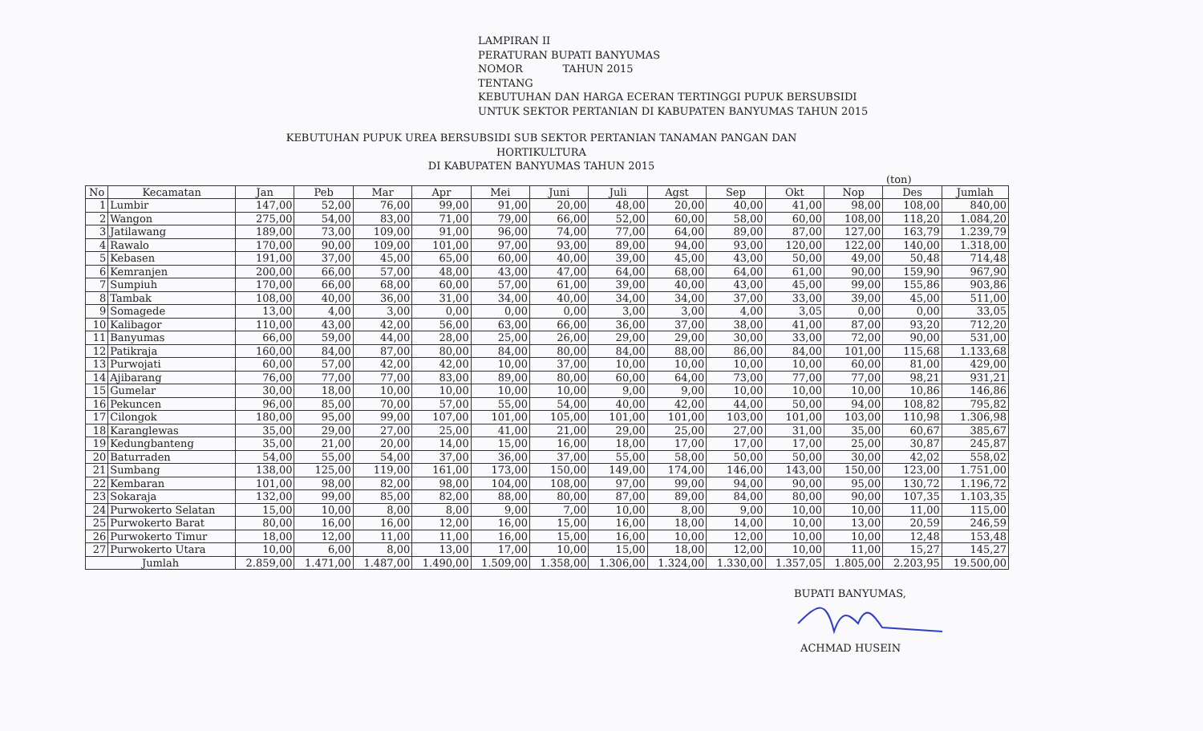LAMPIRAN II
PERATURAN BUPATI BANYUMAS
NOMOR TAHUN 2015
TENTANG
KEBUTUHAN DAN HARGA ECERAN TERTINGGI PUPUK BERSUBSIDI
UNTUK SEKTOR PERTANIAN DI KABUPATEN BANYUMAS TAHUN 2015
KEBUTUHAN PUPUK UREA BERSUBSIDI SUB SEKTOR PERTANIAN TANAMAN PANGAN DAN HORTIKULTURA
DI KABUPATEN BANYUMAS TAHUN 2015
(ton)
| No | Kecamatan | Jan | Peb | Mar | Apr | Mei | Juni | Juli | Agst | Sep | Okt | Nop | Des | Jumlah |
| --- | --- | --- | --- | --- | --- | --- | --- | --- | --- | --- | --- | --- | --- | --- |
| 1 | Lumbir | 147,00 | 52,00 | 76,00 | 99,00 | 91,00 | 20,00 | 48,00 | 20,00 | 40,00 | 41,00 | 98,00 | 108,00 | 840,00 |
| 2 | Wangon | 275,00 | 54,00 | 83,00 | 71,00 | 79,00 | 66,00 | 52,00 | 60,00 | 58,00 | 60,00 | 108,00 | 118,20 | 1.084,20 |
| 3 | Jatilawang | 189,00 | 73,00 | 109,00 | 91,00 | 96,00 | 74,00 | 77,00 | 64,00 | 89,00 | 87,00 | 127,00 | 163,79 | 1.239,79 |
| 4 | Rawalo | 170,00 | 90,00 | 109,00 | 101,00 | 97,00 | 93,00 | 89,00 | 94,00 | 93,00 | 120,00 | 122,00 | 140,00 | 1.318,00 |
| 5 | Kebasen | 191,00 | 37,00 | 45,00 | 65,00 | 60,00 | 40,00 | 39,00 | 45,00 | 43,00 | 50,00 | 49,00 | 50,48 | 714,48 |
| 6 | Kemranjen | 200,00 | 66,00 | 57,00 | 48,00 | 43,00 | 47,00 | 64,00 | 68,00 | 64,00 | 61,00 | 90,00 | 159,90 | 967,90 |
| 7 | Sumpiuh | 170,00 | 66,00 | 68,00 | 60,00 | 57,00 | 61,00 | 39,00 | 40,00 | 43,00 | 45,00 | 99,00 | 155,86 | 903,86 |
| 8 | Tambak | 108,00 | 40,00 | 36,00 | 31,00 | 34,00 | 40,00 | 34,00 | 34,00 | 37,00 | 33,00 | 39,00 | 45,00 | 511,00 |
| 9 | Somagede | 13,00 | 4,00 | 3,00 | 0,00 | 0,00 | 0,00 | 3,00 | 3,00 | 4,00 | 3,05 | 0,00 | 0,00 | 33,05 |
| 10 | Kalibagor | 110,00 | 43,00 | 42,00 | 56,00 | 63,00 | 66,00 | 36,00 | 37,00 | 38,00 | 41,00 | 87,00 | 93,20 | 712,20 |
| 11 | Banyumas | 66,00 | 59,00 | 44,00 | 28,00 | 25,00 | 26,00 | 29,00 | 29,00 | 30,00 | 33,00 | 72,00 | 90,00 | 531,00 |
| 12 | Patikraja | 160,00 | 84,00 | 87,00 | 80,00 | 84,00 | 80,00 | 84,00 | 88,00 | 86,00 | 84,00 | 101,00 | 115,68 | 1.133,68 |
| 13 | Purwojati | 60,00 | 57,00 | 42,00 | 42,00 | 10,00 | 37,00 | 10,00 | 10,00 | 10,00 | 10,00 | 60,00 | 81,00 | 429,00 |
| 14 | Ajibarang | 76,00 | 77,00 | 77,00 | 83,00 | 89,00 | 80,00 | 60,00 | 64,00 | 73,00 | 77,00 | 77,00 | 98,21 | 931,21 |
| 15 | Gumelar | 30,00 | 18,00 | 10,00 | 10,00 | 10,00 | 10,00 | 9,00 | 9,00 | 10,00 | 10,00 | 10,00 | 10,86 | 146,86 |
| 16 | Pekuncen | 96,00 | 85,00 | 70,00 | 57,00 | 55,00 | 54,00 | 40,00 | 42,00 | 44,00 | 50,00 | 94,00 | 108,82 | 795,82 |
| 17 | Cilongok | 180,00 | 95,00 | 99,00 | 107,00 | 101,00 | 105,00 | 101,00 | 101,00 | 103,00 | 101,00 | 103,00 | 110,98 | 1.306,98 |
| 18 | Karanglewas | 35,00 | 29,00 | 27,00 | 25,00 | 41,00 | 21,00 | 29,00 | 25,00 | 27,00 | 31,00 | 35,00 | 60,67 | 385,67 |
| 19 | Kedungbanteng | 35,00 | 21,00 | 20,00 | 14,00 | 15,00 | 16,00 | 18,00 | 17,00 | 17,00 | 17,00 | 25,00 | 30,87 | 245,87 |
| 20 | Baturraden | 54,00 | 55,00 | 54,00 | 37,00 | 36,00 | 37,00 | 55,00 | 58,00 | 50,00 | 50,00 | 30,00 | 42,02 | 558,02 |
| 21 | Sumbang | 138,00 | 125,00 | 119,00 | 161,00 | 173,00 | 150,00 | 149,00 | 174,00 | 146,00 | 143,00 | 150,00 | 123,00 | 1.751,00 |
| 22 | Kembaran | 101,00 | 98,00 | 82,00 | 98,00 | 104,00 | 108,00 | 97,00 | 99,00 | 94,00 | 90,00 | 95,00 | 130,72 | 1.196,72 |
| 23 | Sokaraja | 132,00 | 99,00 | 85,00 | 82,00 | 88,00 | 80,00 | 87,00 | 89,00 | 84,00 | 80,00 | 90,00 | 107,35 | 1.103,35 |
| 24 | Purwokerto Selatan | 15,00 | 10,00 | 8,00 | 8,00 | 9,00 | 7,00 | 10,00 | 8,00 | 9,00 | 10,00 | 10,00 | 11,00 | 115,00 |
| 25 | Purwokerto Barat | 80,00 | 16,00 | 16,00 | 12,00 | 16,00 | 15,00 | 16,00 | 18,00 | 14,00 | 10,00 | 13,00 | 20,59 | 246,59 |
| 26 | Purwokerto Timur | 18,00 | 12,00 | 11,00 | 11,00 | 16,00 | 15,00 | 16,00 | 10,00 | 12,00 | 10,00 | 10,00 | 12,48 | 153,48 |
| 27 | Purwokerto Utara | 10,00 | 6,00 | 8,00 | 13,00 | 17,00 | 10,00 | 15,00 | 18,00 | 12,00 | 10,00 | 11,00 | 15,27 | 145,27 |
| Jumlah | | 2.859,00 | 1.471,00 | 1.487,00 | 1.490,00 | 1.509,00 | 1.358,00 | 1.306,00 | 1.324,00 | 1.330,00 | 1.357,05 | 1.805,00 | 2.203,95 | 19.500,00 |
BUPATI BANYUMAS,
ACHMAD HUSEIN